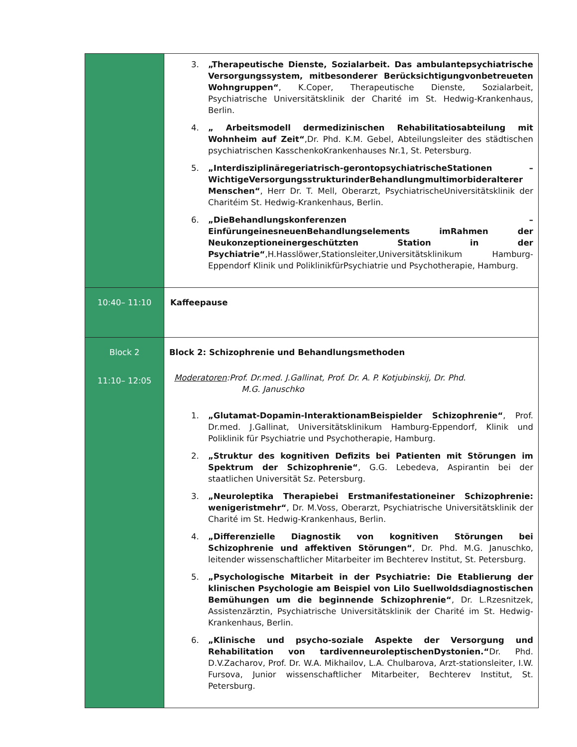| | 3. „Therapeutische Dienste, Sozialarbeit. Das ambulantepsychiatrische Versorgungssystem, mitbesonderer Berücksichtigungvonbetreueten Wohngruppen“ , K.Coper, Therapeutische Dienste, Sozialarbeit, Psychiatrische Universitätsklinik der Charité im St. Hedwig-Krankenhaus, Berlin. 4. „ Arbeitsmodell dermedizinischen Rehabilitatiosabteilung mit Wohnheim auf Zeit“ ,Dr. Phd. K.M. Gebel, Abteilungsleiter des städtischen psychiatrischen KasschenkoKrankenhauses Nr.1, St. Petersburg. 5. „Interdisziplinäregeriatrisch-gerontopsychiatrischeStationen – WichtigeVersorgungsstrukturinderBehandlungmultimorbideralterer Menschen“ , Herr Dr. T. Mell, Oberarzt, PsychiatrischeUniversitätsklinik der Charitéim St. Hedwig-Krankenhaus, Berlin. 6. „DieBehandlungskonferenzen – EinfürungeinesneuenBehandlungselements imRahmen der Neukonzeptioneinergeschützten Station in der Psychiatrie“ ,H.Hasslöwer,Stationsleiter,Universitätsklinikum Hamburg-Eppendorf Klinik und PoliklinikfürPsychiatrie und Psychotherapie, Hamburg. |
| 10:40– 11:10 | Kaffeepause |
| Block 2 11:10– 12:05 | Block 2: Schizophrenie und Behandlungsmethoden Moderatoren :Prof. Dr.med. J.Gallinat, Prof. Dr. A. P. Kotjubinskij, Dr. Phd. M.G. Januschko 1. „Glutamat-Dopamin-InteraktionamBeispielder Schizophrenie“ , Prof. Dr.med. J.Gallinat, Universitätsklinikum Hamburg-Eppendorf, Klinik und Poliklinik für Psychiatrie und Psychotherapie, Hamburg. 2. „Struktur des kognitiven Defizits bei Patienten mit Störungen im Spektrum der Schizophrenie“ , G.G. Lebedeva, Aspirantin bei der staatlichen Universität Sz. Petersburg. 3. „Neuroleptika Therapiebei Erstmanifestationeiner Schizophrenie: wenigeristmehr“ , Dr. M.Voss, Oberarzt, Psychiatrische Universitätsklinik der Charité im St. Hedwig-Krankenhaus, Berlin. 4. „Differenzielle Diagnostik von kognitiven Störungen bei Schizophrenie und affektiven Störungen“ , Dr. Phd. M.G. Januschko, leitender wissenschaftlicher Mitarbeiter im Bechterev Institut, St. Petersburg. 5. „Psychologische Mitarbeit in der Psychiatrie: Die Etablierung der klinischen Psychologie am Beispiel von Lilo Suellwoldsdiagnostischen Bemühungen um die beginnende Schizophrenie“ , Dr. L.Rzesnitzek, Assistenzärztin, Psychiatrische Universitätsklinik der Charité im St. Hedwig-Krankenhaus, Berlin. 6. „Klinische und psycho-soziale Aspekte der Versorgung und Rehabilitation von tardivenneuroleptischenDystonien.“ Dr. Phd. D.V.Zacharov, Prof. Dr. W.A. Mikhailov, L.A. Chulbarova, Arzt-stationsleiter, I.W. Fursova, Junior wissenschaftlicher Mitarbeiter, Bechterev Institut, St. Petersburg. |